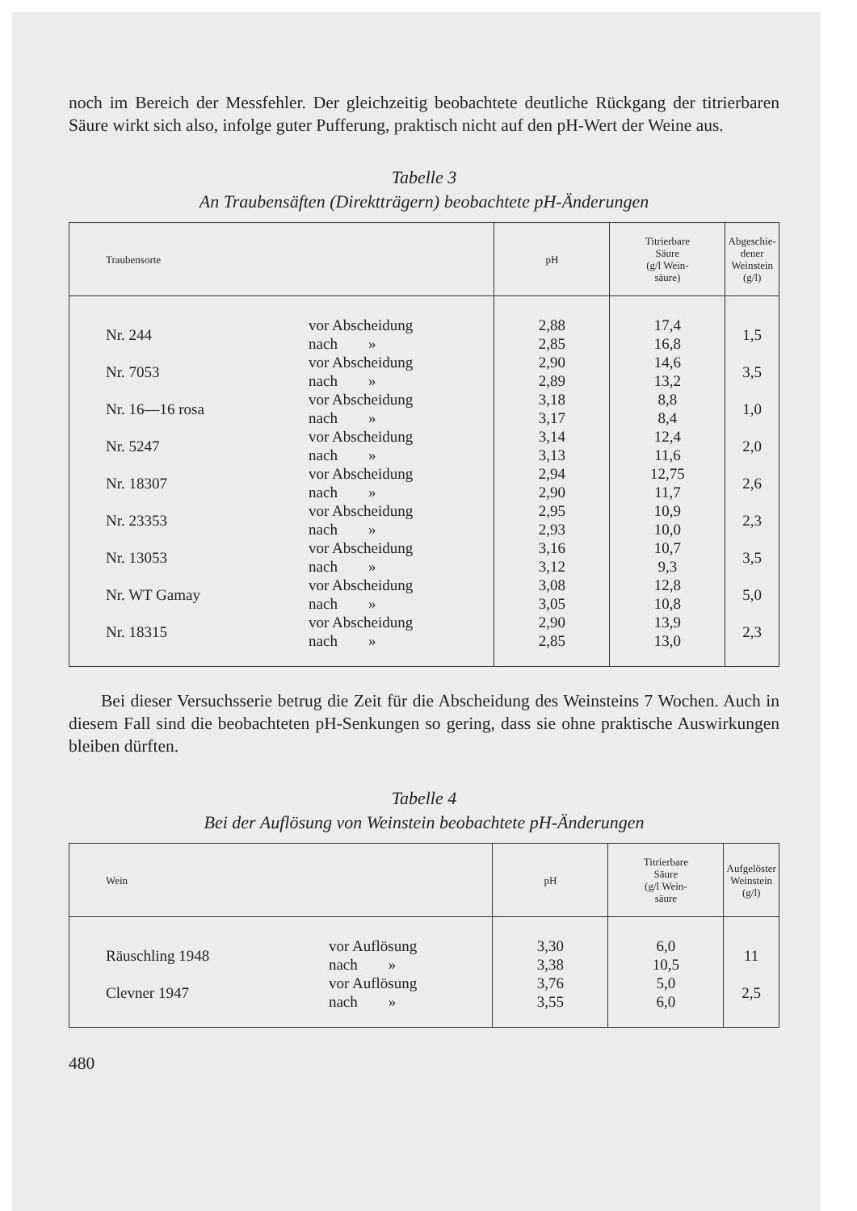noch im Bereich der Messfehler. Der gleichzeitig beobachtete deutliche Rückgang der titrierbaren Säure wirkt sich also, infolge guter Pufferung, praktisch nicht auf den pH-Wert der Weine aus.
Tabelle 3
An Traubensäften (Direktträgern) beobachtete pH-Änderungen
| Traubensorte | | pH | Titrierbare Säure (g/l Wein- säure) | Abgeschie- dener Weinstein (g/l) |
| --- | --- | --- | --- | --- |
| Nr. 244 | vor Abscheidung nach » | 2,88 2,85 | 17,4 16,8 | 1,5 |
| Nr. 7053 | vor Abscheidung nach » | 2,90 2,89 | 14,6 13,2 | 3,5 |
| Nr. 16—16 rosa | vor Abscheidung nach » | 3,18 3,17 | 8,8 8,4 | 1,0 |
| Nr. 5247 | vor Abscheidung nach » | 3,14 3,13 | 12,4 11,6 | 2,0 |
| Nr. 18307 | vor Abscheidung nach » | 2,94 2,90 | 12,75 11,7 | 2,6 |
| Nr. 23353 | vor Abscheidung nach » | 2,95 2,93 | 10,9 10,0 | 2,3 |
| Nr. 13053 | vor Abscheidung nach » | 3,16 3,12 | 10,7 9,3 | 3,5 |
| Nr. WT Gamay | vor Abscheidung nach » | 3,08 3,05 | 12,8 10,8 | 5,0 |
| Nr. 18315 | vor Abscheidung nach » | 2,90 2,85 | 13,9 13,0 | 2,3 |
Bei dieser Versuchsserie betrug die Zeit für die Abscheidung des Weinsteins 7 Wochen. Auch in diesem Fall sind die beobachteten pH-Senkungen so gering, dass sie ohne praktische Auswirkungen bleiben dürften.
Tabelle 4
Bei der Auflösung von Weinstein beobachtete pH-Änderungen
| Wein | | pH | Titrierbare Säure (g/l Wein- säure | Aufgelöster Weinstein (g/l) |
| --- | --- | --- | --- | --- |
| Räuschling 1948 | vor Auflösung nach » | 3,30 3,38 | 6,0 10,5 | 11 |
| Clevner 1947 | vor Auflösung nach » | 3,76 3,55 | 5,0 6,0 | 2,5 |
480